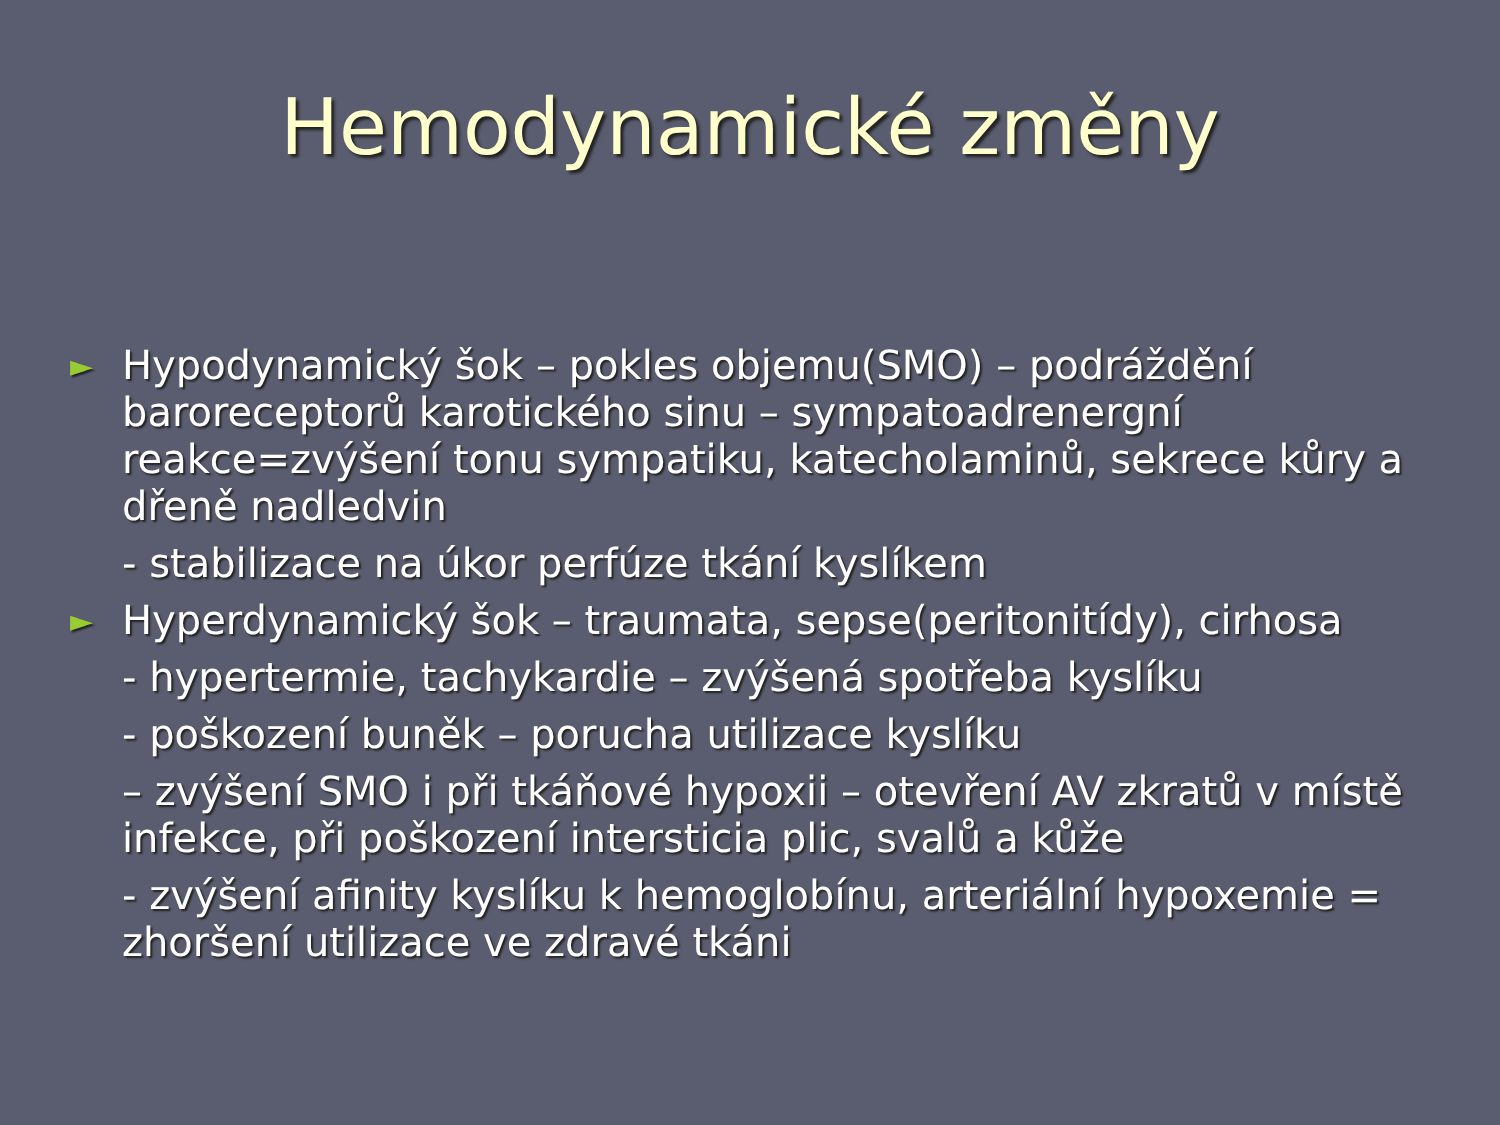Hemodynamické změny
► Hypodynamický šok – pokles objemu(SMO) – podráždění baroreceptorů karotického sinu – sympatoadrenergní reakce=zvýšení tonu sympatiku, katecholaminů, sekrece kůry a dřeně nadledvin
- stabilizace na úkor perfúze tkání kyslíkem
► Hyperdynamický šok – traumata, sepse(peritonitídy), cirhosa
- hypertermie, tachykardie – zvýšená spotřeba kyslíku
- poškození buněk – porucha utilizace kyslíku
– zvýšení SMO i při tkáňové hypoxii – otevření AV zkratů v místě infekce, při poškození intersticia plic, svalů a kůže
- zvýšení afinity kyslíku k hemoglobínu, arteriální hypoxemie = zhoršení utilizace ve zdravé tkáni